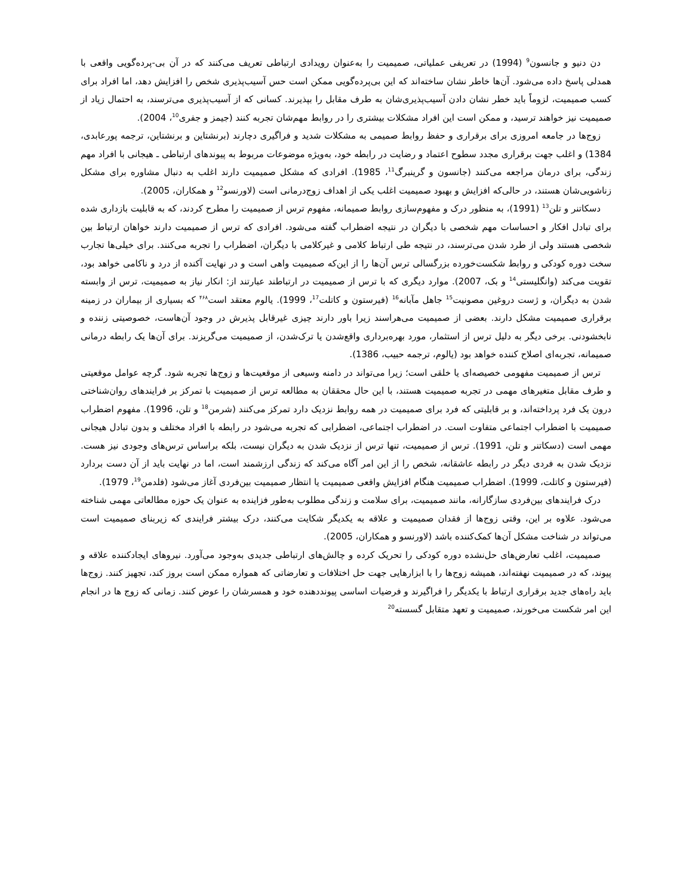دن دنیو و جانسون<sup>9</sup> (1994) در تعریفی عملیاتی، صمیمیت را به‌عنوان رویدادی ارتباطی تعریف می‌کنند که در آن بی-پرده‌گویی واقعی با همدلی پاسخ داده می‌شود. آن‌ها خاطر نشان ساخته‌اند که این بی‌پرده‌گویی ممکن است حس آسیب‌پذیری شخص را افزایش دهد، اما افراد برای کسب صمیمیت، لزوماً باید خطر نشان دادن آسیب‌پذیری‌شان به طرف مقابل را بپذیرند. کسانی که از آسیب‌پذیری می‌ترسند، به احتمال زیاد از صمیمیت نیز خواهند ترسید، و ممکن است این افراد مشکلات بیشتری را در روابط مهم‌شان تجربه کنند (جیمز و جفری<sup>10</sup>، 2004).
زوج‌ها در جامعه امروزی برای برقراری و حفظ روابط صمیمی به مشکلات شدید و فراگیری دچارند (برنشتاین و برنشتاین، ترجمه پورعابدی، 1384) و اغلب جهت برقراری مجدد سطوح اعتماد و رضایت در رابطه خود، به‌ویژه موضوعات مربوط به پیوندهای ارتباطی ـ هیجانی با افراد مهم زندگی، برای درمان مراجعه می‌کنند (جانسون و گرینبرگ<sup>11</sup>، 1985). افرادی که مشکل صمیمیت دارند اغلب به دنبال مشاوره برای مشکل زناشویی‌شان هستند، در حالی‌که افزایش و بهبود صمیمیت اغلب یکی از اهداف زوج‌درمانی است (لاورنسو<sup>12</sup> و همکاران، 2005).
دسکاتنر و تلن<sup>13</sup> (1991)، به منظور درک و مفهوم‌سازی روابط صمیمانه، مفهوم ترس از صمیمیت را مطرح کردند، که به قابلیت بازداری شده برای تبادل افکار و احساسات مهم شخصی با دیگران در نتیجه اضطراب گفته می‌شود. افرادی که ترس از صمیمیت دارند خواهان ارتباط بین شخصی هستند ولی از طرد شدن می‌ترسند، در نتیجه طی ارتباط کلامی و غیرکلامی با دیگران، اضطراب را تجربه می‌کنند. برای خیلی‌ها تجارب سخت دوره کودکی و روابط شکست‌خورده بزرگسالی ترس آن‌ها را از این‌که صمیمیت واهی است و در نهایت آکنده از درد و ناکامی خواهد بود، تقویت می‌کند (وانگلیستی<sup>14</sup> و بک، 2007). موارد دیگری که با ترس از صمیمیت در ارتباطند عبارتند از: انکار نیاز به صمیمیت، ترس از وابسته شدن به دیگران، و ژست دروغین مصونیت<sup>15</sup> جاهل مآبانه<sup>16</sup> (فیرستون و کاتلت<sup>17</sup>، 1999). یالوم معتقد است<sup>۴۶۸</sup> که بسیاری از بیماران در زمینه برقراری صمیمیت مشکل دارند. بعضی از صمیمیت می‌هراسند زیرا باور دارند چیزی غیرقابل پذیرش در وجود آن‌هاست، خصوصیتی زننده و نابخشودنی. برخی دیگر به دلیل ترس از استثمار، مورد بهره‌برداری واقع‌شدن یا ترک‌شدن، از صمیمیت می‌گریزند. برای آن‌ها یک رابطه درمانی صمیمانه، تجربه‌ای اصلاح کننده خواهد بود (یالوم، ترجمه حبیب، 1386).
ترس از صمیمیت مفهومی خصیصه‌ای یا خلقی است؛ زیرا می‌تواند در دامنه وسیعی از موقعیت‌ها و زوج‌ها تجربه شود. گرچه عوامل موقعیتی و طرف مقابل متغیرهای مهمی در تجربه صمیمیت هستند، با این حال محققان به مطالعه ترس از صمیمیت با تمرکز بر فرایندهای روان‌شناختی درون یک فرد پرداخته‌اند، و بر قابلیتی که فرد برای صمیمیت در همه روابط نزدیک دارد تمرکز می‌کنند (شرمن<sup>18</sup> و تلن، 1996). مفهوم اضطراب صمیمیت با اضطراب اجتماعی متفاوت است. در اضطراب اجتماعی، اضطرابی که تجربه می‌شود در رابطه با افراد مختلف و بدون تبادل هیجانی مهمی است (دسکاتنر و تلن، 1991). ترس از صمیمیت، تنها ترس از نزدیک شدن به دیگران نیست، بلکه براساس ترس‌های وجودی نیز هست. نزدیک شدن به فردی دیگر در رابطه عاشقانه، شخص را از این امر آگاه می‌کند که زندگی ارزشمند است، اما در نهایت باید از آن دست بردارد (فیرستون و کاتلت، 1999). اضطراب صمیمیت هنگام افزایش واقعی صمیمیت یا انتظار صمیمیت بین‌فردی آغاز می‌شود (فلدمن<sup>19</sup>، 1979).
درک فرایندهای بین‌فردی سازگارانه، مانند صمیمیت، برای سلامت و زندگی مطلوب به‌طور فزاینده به عنوان یک حوزه مطالعاتی مهمی شناخته می‌شود. علاوه بر این، وقتی زوج‌ها از فقدان صمیمیت و علاقه به یکدیگر شکایت می‌کنند، درک بیشتر فرایندی که زیربنای صمیمیت است می‌تواند در شناخت مشکل آن‌ها کمک‌کننده باشد (لاورنسو و همکاران، 2005).
صمیمیت، اغلب تعارض‌های حل‌نشده دوره کودکی را تحریک کرده و چالش‌های ارتباطی جدیدی به‌وجود می‌آورد. نیروهای ایجادکننده علاقه و پیوند، که در صمیمیت نهفته‌اند، همیشه زوج‌ها را با ابزارهایی جهت حل اختلافات و تعارضاتی که همواره ممکن است بروز کند، تجهیز کنند. زوج‌ها باید راه‌های جدید برقراری ارتباط با یکدیگر را فراگیرند و فرضیات اساسی پیونددهنده خود و همسرشان را عوض کنند. زمانی که زوج ها در انجام این امر شکست می‌خورند، صمیمیت و تعهد متقابل گسسته<sup>20</sup>